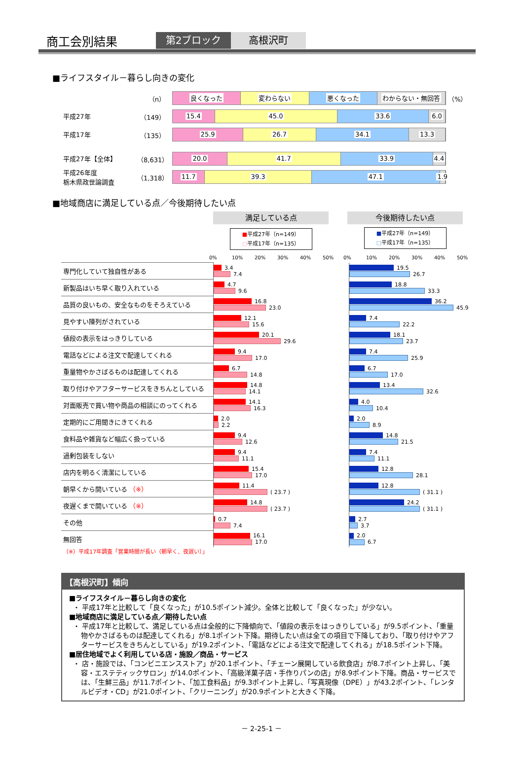商工会別結果
第2ブロック 高根沢町
■ライフスタイル－暮らし向きの変化
（n）
良くなった 変わらない 悪くなった わからない・無回答
（%）
平成27年 （149）
15.4 45.0 33.6 6.0
平成17年 （135）
25.9 26.7 34.1 13.3
平成27年【全体】
（8,631）
20.0 41.7 33.9 4.4
平成26年度
栃木県政世論調査
（1,318）
11.7 39.3 47.1 1.9
■地域商店に満足している点／今後期待したい点
満足している点
■平成27年（n=149）
□平成17年（n=135）
今後期待したい点
■平成27年（n=149）
□平成17年（n=135）
0% 10% 20% 30% 40% 50% 0% 10% 20% 30% 40% 50%
| 専門化していて独自性がある | 3.4 7.4 | | 19.5 26.7 |
| 新製品はいち早く取り入れている | 4.7 9.6 | | 18.8 33.3 |
| 品質の良いもの、安全なものをそろえている | 16.8 23.0 | | 36.2 45.9 |
| 見やすい陳列がされている | 12.1 15.6 | | 7.4 22.2 |
| 値段の表示をはっきりしている | 20.1 29.6 | | 18.1 23.7 |
| 電話などによる注文で配達してくれる | 9.4 17.0 | | 7.4 25.9 |
| 重量物やかさばるものは配達してくれる | 6.7 14.8 | | 6.7 17.0 |
| 取り付けやアフターサービスをきちんとしている | 14.8 14.1 | | 13.4 32.6 |
| 対面販売で買い物や商品の相談にのってくれる | 14.1 16.3 | | 4.0 10.4 |
| 定期的にご用聞きにきてくれる | 2.0 2.2 | | 2.0 8.9 |
| 食料品や雑貨など幅広く扱っている | 9.4 12.6 | | 14.8 21.5 |
| 過剰包装をしない | 9.4 11.1 | | 7.4 11.1 |
| 店内を明るく清潔にしている | 15.4 17.0 | | 12.8 28.1 |
| 朝早くから開いている （※） | 11.4 ( 23.7 ) | | 12.8 ( 31.1 ) |
| 夜遅くまで開いている （※） | 14.8 ( 23.7 ) | | 24.2 ( 31.1 ) |
| その他 | 0.7 7.4 | | 2.7 3.7 |
| 無回答 | 16.1 17.0 | | 2.0 6.7 |
（※）平成17年調査「営業時間が長い（朝早く、夜遅い）」
【高根沢町】傾向
■ライフスタイル－暮らし向きの変化
・ 平成17年と比較して「良くなった」が10.5ポイント減少。全体と比較して「良くなった」が少ない。
■地域商店に満足している点／期待したい点
・ 平成17年と比較して、満足している点は全般的に下降傾向で、「値段の表示をはっきりしている」が9.5ポイント、「重量物やかさばるものは配達してくれる」が8.1ポイント下降。期待したい点は全ての項目で下降しており、「取り付けやアフターサービスをきちんとしている」が19.2ポイント、「電話などによる注文で配達してくれる」が18.5ポイント下降。
■居住地域でよく利用している店・施設／商品・サービス
・ 店・施設では、「コンビニエンスストア」が20.1ポイント、「チェーン展開している飲食店」が8.7ポイント上昇し、「美容・エステティックサロン」が14.0ポイント、「高級洋菓子店・手作りパンの店」が8.9ポイント下降。商品・サービスでは、「生鮮三品」が11.7ポイント、「加工食料品」が9.3ポイント上昇し、「写真現像（DPE）」が43.2ポイント、「レンタルビデオ・CD」が21.0ポイント、「クリーニング」が20.9ポイントと大きく下降。
－ 2-25-1 －